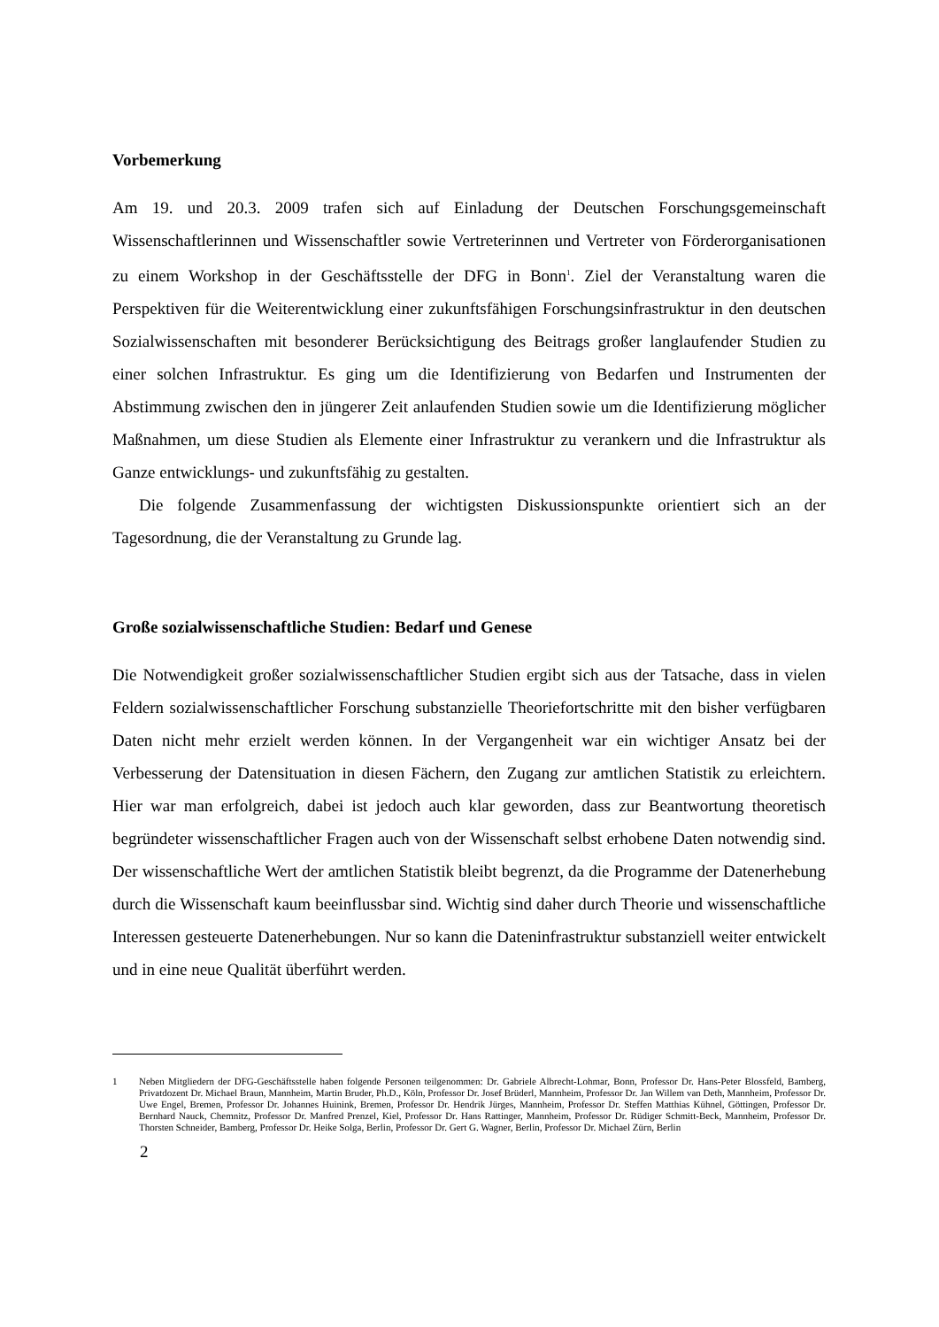Vorbemerkung
Am 19. und 20.3. 2009 trafen sich auf Einladung der Deutschen Forschungsgemeinschaft Wissenschaftlerinnen und Wissenschaftler sowie Vertreterinnen und Vertreter von Förderorganisationen zu einem Workshop in der Geschäftsstelle der DFG in Bonn<sup>1</sup>. Ziel der Veranstaltung waren die Perspektiven für die Weiterentwicklung einer zukunftsfähigen Forschungsinfrastruktur in den deutschen Sozialwissenschaften mit besonderer Berücksichtigung des Beitrags großer langlaufender Studien zu einer solchen Infrastruktur. Es ging um die Identifizierung von Bedarfen und Instrumenten der Abstimmung zwischen den in jüngerer Zeit anlaufenden Studien sowie um die Identifizierung möglicher Maßnahmen, um diese Studien als Elemente einer Infrastruktur zu verankern und die Infrastruktur als Ganze entwicklungs- und zukunftsfähig zu gestalten.
Die folgende Zusammenfassung der wichtigsten Diskussionspunkte orientiert sich an der Tagesordnung, die der Veranstaltung zu Grunde lag.
Große sozialwissenschaftliche Studien: Bedarf und Genese
Die Notwendigkeit großer sozialwissenschaftlicher Studien ergibt sich aus der Tatsache, dass in vielen Feldern sozialwissenschaftlicher Forschung substanzielle Theoriefortschritte mit den bisher verfügbaren Daten nicht mehr erzielt werden können. In der Vergangenheit war ein wichtiger Ansatz bei der Verbesserung der Datensituation in diesen Fächern, den Zugang zur amtlichen Statistik zu erleichtern. Hier war man erfolgreich, dabei ist jedoch auch klar geworden, dass zur Beantwortung theoretisch begründeter wissenschaftlicher Fragen auch von der Wissenschaft selbst erhobene Daten notwendig sind. Der wissenschaftliche Wert der amtlichen Statistik bleibt begrenzt, da die Programme der Datenerhebung durch die Wissenschaft kaum beeinflussbar sind. Wichtig sind daher durch Theorie und wissenschaftliche Interessen gesteuerte Datenerhebungen. Nur so kann die Dateninfrastruktur substanziell weiter entwickelt und in eine neue Qualität überführt werden.
1 Neben Mitgliedern der DFG-Geschäftsstelle haben folgende Personen teilgenommen: Dr. Gabriele Albrecht-Lohmar, Bonn, Professor Dr. Hans-Peter Blossfeld, Bamberg, Privatdozent Dr. Michael Braun, Mannheim, Martin Bruder, Ph.D., Köln, Professor Dr. Josef Brüderl, Mannheim, Professor Dr. Jan Willem van Deth, Mannheim, Professor Dr. Uwe Engel, Bremen, Professor Dr. Johannes Huinink, Bremen, Professor Dr. Hendrik Jürges, Mannheim, Professor Dr. Steffen Matthias Kühnel, Göttingen, Professor Dr. Bernhard Nauck, Chemnitz, Professor Dr. Manfred Prenzel, Kiel, Professor Dr. Hans Rattinger, Mannheim, Professor Dr. Rüdiger Schmitt-Beck, Mannheim, Professor Dr. Thorsten Schneider, Bamberg, Professor Dr. Heike Solga, Berlin, Professor Dr. Gert G. Wagner, Berlin, Professor Dr. Michael Zürn, Berlin
2